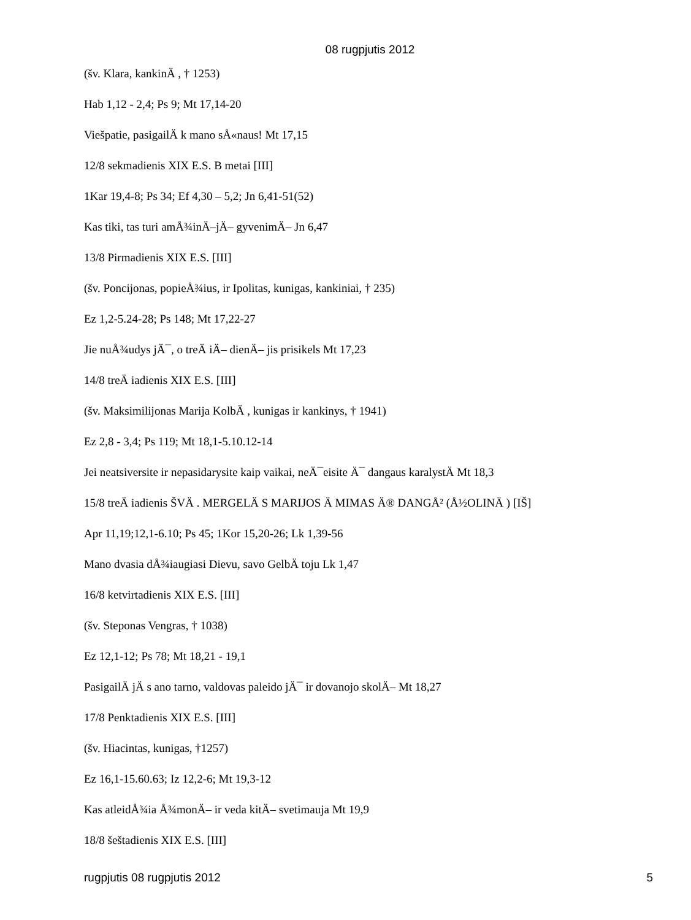08 rugpjutis 2012
(šv. Klara, kankinÄ , † 1253)
Hab 1,12 - 2,4; Ps 9; Mt 17,14-20
Viešpatie, pasigailÄ k mano sÅ«naus! Mt 17,15
12/8 sekmadienis XIX E.S. B metai [III]
1Kar 19,4-8; Ps 34; Ef 4,30 – 5,2; Jn 6,41-51(52)
Kas tiki, tas turi amÅ¾inÄ–jÄ– gyvenimÄ– Jn 6,47
13/8 Pirmadienis XIX E.S. [III]
(šv. Poncijonas, popieÅ¾ius, ir Ipolitas, kunigas, kankiniai, † 235)
Ez 1,2-5.24-28; Ps 148; Mt 17,22-27
Jie nuÅ¾udys jÄ¯, o treÄ iÄ– dienÄ– jis prisikels Mt 17,23
14/8 treÄ iadienis XIX E.S. [III]
(šv. Maksimilijonas Marija KolbÄ , kunigas ir kankinys, † 1941)
Ez 2,8 - 3,4; Ps 119; Mt 18,1-5.10.12-14
Jei neatsiversite ir nepasidarysite kaip vaikai, neÄ¯eisite Ä¯ dangaus karalystÄ Mt 18,3
15/8 treÄ iadienis ŠVÄ . MERGELÄ S MARIJOS Ä MIMAS Ä® DANGÅ² (Å½OLINÄ ) [IŠ]
Apr 11,19;12,1-6.10; Ps 45; 1Kor 15,20-26; Lk 1,39-56
Mano dvasia dÅ¾iaugiasi Dievu, savo GelbÄ toju Lk 1,47
16/8 ketvirtadienis XIX E.S. [III]
(šv. Steponas Vengras, † 1038)
Ez 12,1-12; Ps 78; Mt 18,21 - 19,1
PasigailÄ jÄ s ano tarno, valdovas paleido jÄ¯ ir dovanojo skolÄ– Mt 18,27
17/8 Penktadienis XIX E.S. [III]
(šv. Hiacintas, kunigas, †1257)
Ez 16,1-15.60.63; Iz 12,2-6; Mt 19,3-12
Kas atleidÅ¾ia Å¾monÄ– ir veda kitÄ– svetimauja Mt 19,9
18/8 šeštadienis XIX E.S. [III]
rugpjutis 08 rugpjutis 2012 5